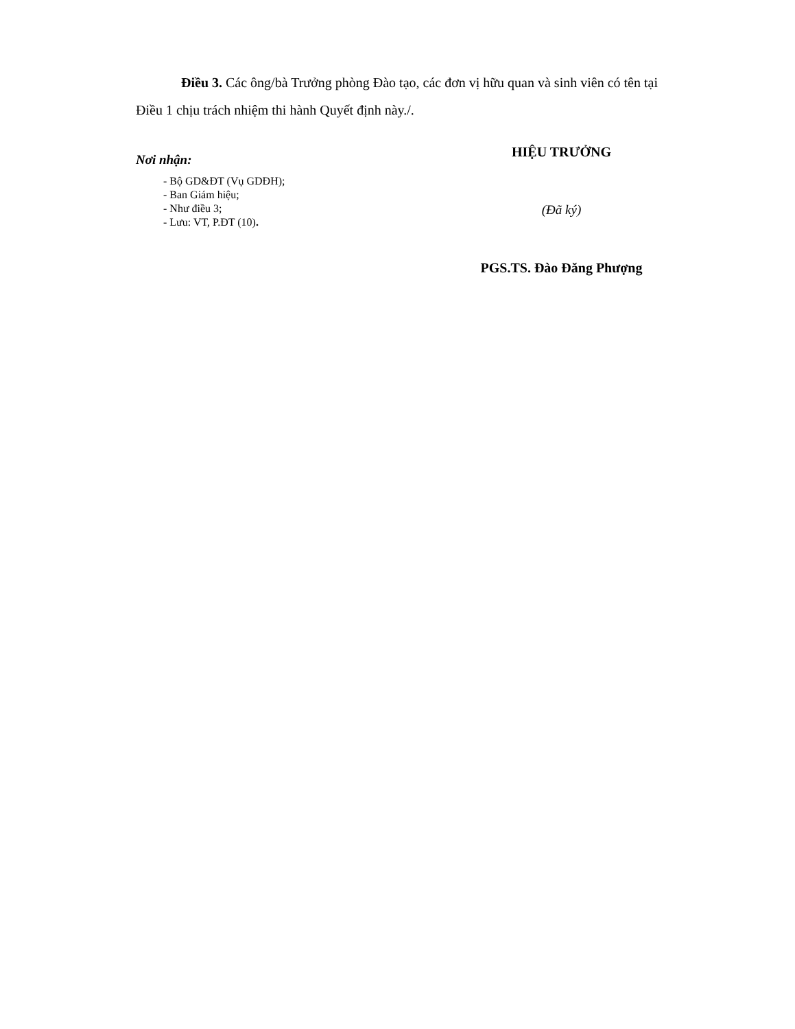Điều 3. Các ông/bà Trưởng phòng Đào tạo, các đơn vị hữu quan và sinh viên có tên tại Điều 1 chịu trách nhiệm thi hành Quyết định này./.
Nơi nhận:
- Bộ GD&ĐT (Vụ GDĐH);
- Ban Giám hiệu;
- Như điều 3;
- Lưu: VT, P.ĐT (10).
HIỆU TRƯỞNG
(Đã ký)
PGS.TS. Đào Đăng Phượng